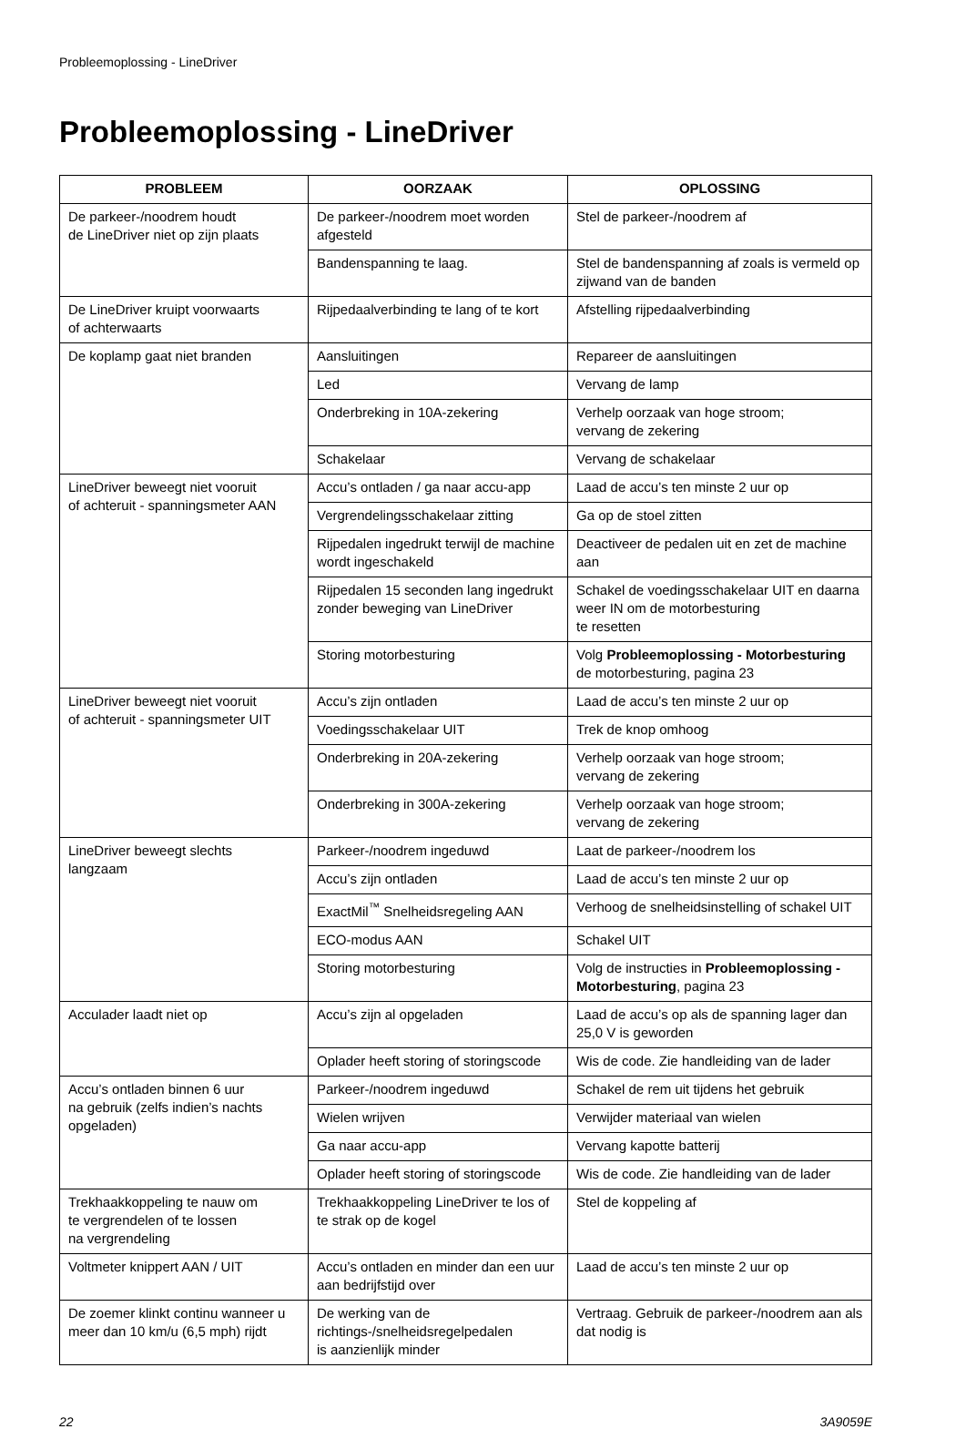Probleemoplossing - LineDriver
Probleemoplossing - LineDriver
| PROBLEEM | OORZAAK | OPLOSSING |
| --- | --- | --- |
| De parkeer-/noodrem houdt de LineDriver niet op zijn plaats | De parkeer-/noodrem moet worden afgesteld | Stel de parkeer-/noodrem af |
| | Bandenspanning te laag. | Stel de bandenspanning af zoals is vermeld op zijwand van de banden |
| De LineDriver kruipt voorwaarts of achterwaarts | Rijpedaalverbinding te lang of te kort | Afstelling rijpedaalverbinding |
| De koplamp gaat niet branden | Aansluitingen | Repareer de aansluitingen |
| | Led | Vervang de lamp |
| | Onderbreking in 10A-zekering | Verhelp oorzaak van hoge stroom; vervang de zekering |
| | Schakelaar | Vervang de schakelaar |
| LineDriver beweegt niet vooruit of achteruit - spanningsmeter AAN | Accu’s ontladen / ga naar accu-app | Laad de accu’s ten minste 2 uur op |
| | Vergrendelingsschakelaar zitting | Ga op de stoel zitten |
| | Rijpedalen ingedrukt terwijl de machine wordt ingeschakeld | Deactiveer de pedalen uit en zet de machine aan |
| | Rijpedalen 15 seconden lang ingedrukt zonder beweging van LineDriver | Schakel de voedingsschakelaar UIT en daarna weer IN om de motorbesturing te resetten |
| | Storing motorbesturing | Volg Probleemoplossing - Motorbesturing de motorbesturing, pagina 23 |
| LineDriver beweegt niet vooruit of achteruit - spanningsmeter UIT | Accu’s zijn ontladen | Laad de accu’s ten minste 2 uur op |
| | Voedingsschakelaar UIT | Trek de knop omhoog |
| | Onderbreking in 20A-zekering | Verhelp oorzaak van hoge stroom; vervang de zekering |
| | Onderbreking in 300A-zekering | Verhelp oorzaak van hoge stroom; vervang de zekering |
| LineDriver beweegt slechts langzaam | Parkeer-/noodrem ingeduwd | Laat de parkeer-/noodrem los |
| | Accu’s zijn ontladen | Laad de accu’s ten minste 2 uur op |
| | ExactMil<sup>™</sup> Snelheidsregeling AAN | Verhoog de snelheidsinstelling of schakel UIT |
| | ECO-modus AAN | Schakel UIT |
| | Storing motorbesturing | Volg de instructies in Probleemoplossing - Motorbesturing , pagina 23 |
| Acculader laadt niet op | Accu’s zijn al opgeladen | Laad de accu’s op als de spanning lager dan 25,0 V is geworden |
| | Oplader heeft storing of storingscode | Wis de code. Zie handleiding van de lader |
| Accu’s ontladen binnen 6 uur na gebruik (zelfs indien’s nachts opgeladen) | Parkeer-/noodrem ingeduwd | Schakel de rem uit tijdens het gebruik |
| | Wielen wrijven | Verwijder materiaal van wielen |
| | Ga naar accu-app | Vervang kapotte batterij |
| | Oplader heeft storing of storingscode | Wis de code. Zie handleiding van de lader |
| Trekhaakkoppeling te nauw om te vergrendelen of te lossen na vergrendeling | Trekhaakkoppeling LineDriver te los of te strak op de kogel | Stel de koppeling af |
| Voltmeter knippert AAN / UIT | Accu’s ontladen en minder dan een uur aan bedrijfstijd over | Laad de accu’s ten minste 2 uur op |
| De zoemer klinkt continu wanneer u meer dan 10 km/u (6,5 mph) rijdt | De werking van de richtings-/snelheidsregelpedalen is aanzienlijk minder | Vertraag. Gebruik de parkeer-/noodrem aan als dat nodig is |
22 3A9059E